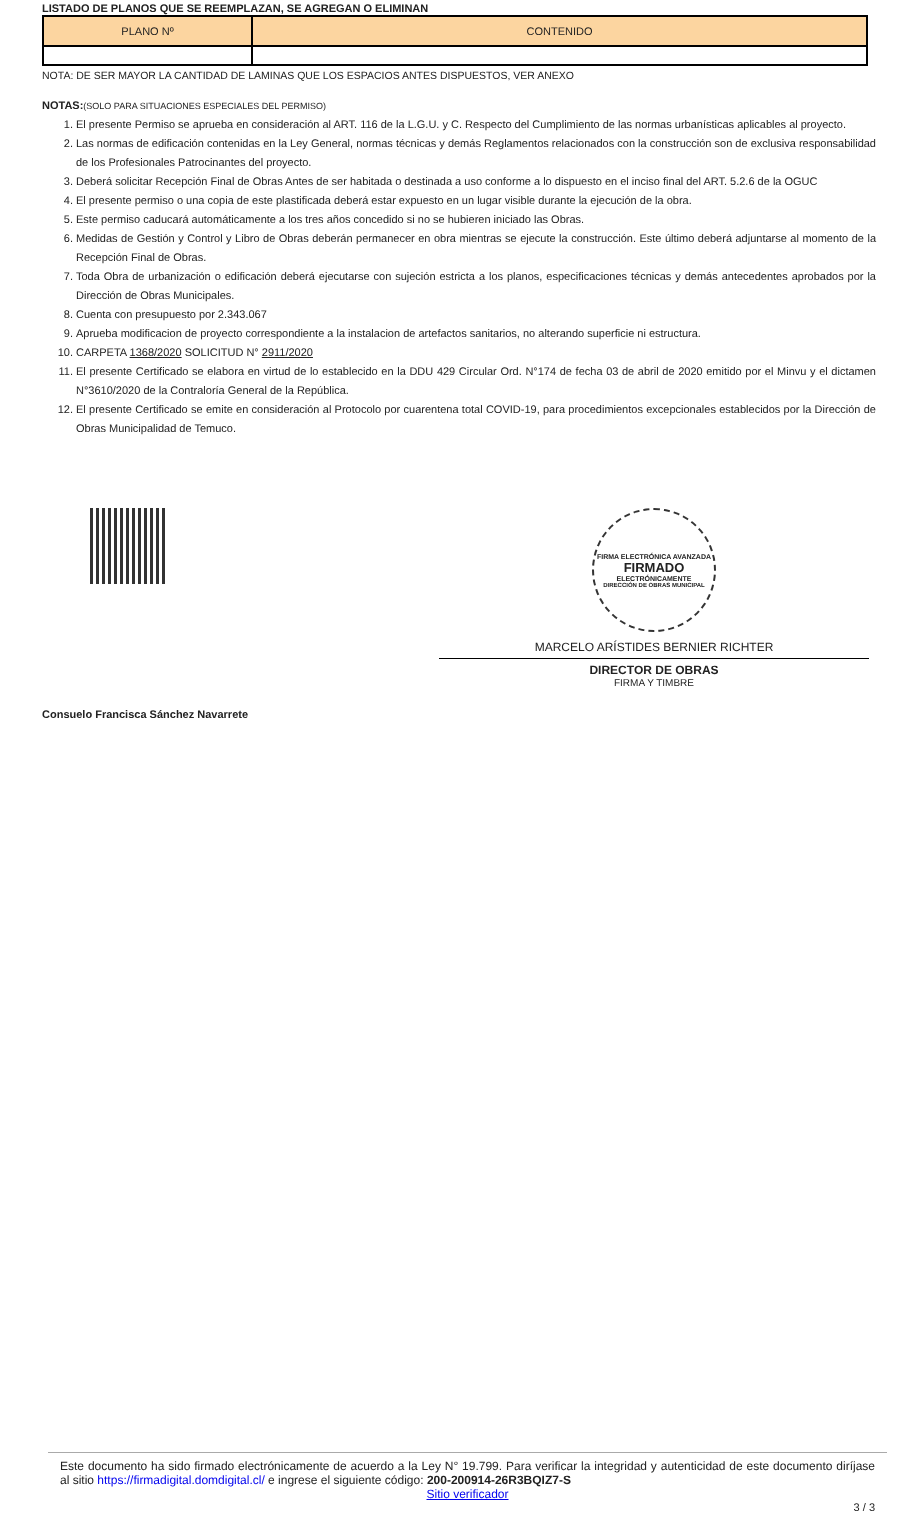LISTADO DE PLANOS QUE SE REEMPLAZAN, SE AGREGAN O ELIMINAN
| PLANO Nº | CONTENIDO |
| --- | --- |
NOTA: DE SER MAYOR LA CANTIDAD DE LAMINAS QUE LOS ESPACIOS ANTES DISPUESTOS, VER ANEXO
NOTAS:(SOLO PARA SITUACIONES ESPECIALES DEL PERMISO)
1. El presente Permiso se aprueba en consideración al ART. 116 de la L.G.U. y C. Respecto del Cumplimiento de las normas urbanísticas aplicables al proyecto.
2. Las normas de edificación contenidas en la Ley General, normas técnicas y demás Reglamentos relacionados con la construcción son de exclusiva responsabilidad de los Profesionales Patrocinantes del proyecto.
3. Deberá solicitar Recepción Final de Obras Antes de ser habitada o destinada a uso conforme a lo dispuesto en el inciso final del ART. 5.2.6 de la OGUC
4. El presente permiso o una copia de este plastificada deberá estar expuesto en un lugar visible durante la ejecución de la obra.
5. Este permiso caducará automáticamente a los tres años concedido si no se hubieren iniciado las Obras.
6. Medidas de Gestión y Control y Libro de Obras deberán permanecer en obra mientras se ejecute la construcción. Este último deberá adjuntarse al momento de la Recepción Final de Obras.
7. Toda Obra de urbanización o edificación deberá ejecutarse con sujeción estricta a los planos, especificaciones técnicas y demás antecedentes aprobados por la Dirección de Obras Municipales.
8. Cuenta con presupuesto por 2.343.067
9. Aprueba modificacion de proyecto correspondiente a la instalacion de artefactos sanitarios, no alterando superficie ni estructura.
10. CARPETA 1368/2020 SOLICITUD N° 2911/2020
11. El presente Certificado se elabora en virtud de lo establecido en la DDU 429 Circular Ord. N°174 de fecha 03 de abril de 2020 emitido por el Minvu y el dictamen N°3610/2020 de la Contraloría General de la República.
12. El presente Certificado se emite en consideración al Protocolo por cuarentena total COVID-19, para procedimientos excepcionales establecidos por la Dirección de Obras Municipalidad de Temuco.
FIRMA ELECTRÓNICA AVANZADA
FIRMADO
ELECTRÓNICAMENTE
DIRECCIÓN DE OBRAS MUNICIPAL
MARCELO ARÍSTIDES BERNIER RICHTER
DIRECTOR DE OBRAS
FIRMA Y TIMBRE
Consuelo Francisca Sánchez Navarrete
Este documento ha sido firmado electrónicamente de acuerdo a la Ley N° 19.799. Para verificar la integridad y autenticidad de este documento diríjase al sitio https://firmadigital.domdigital.cl/ e ingrese el siguiente código: 200-200914-26R3BQIZ7-S
Sitio verificador
3 / 3